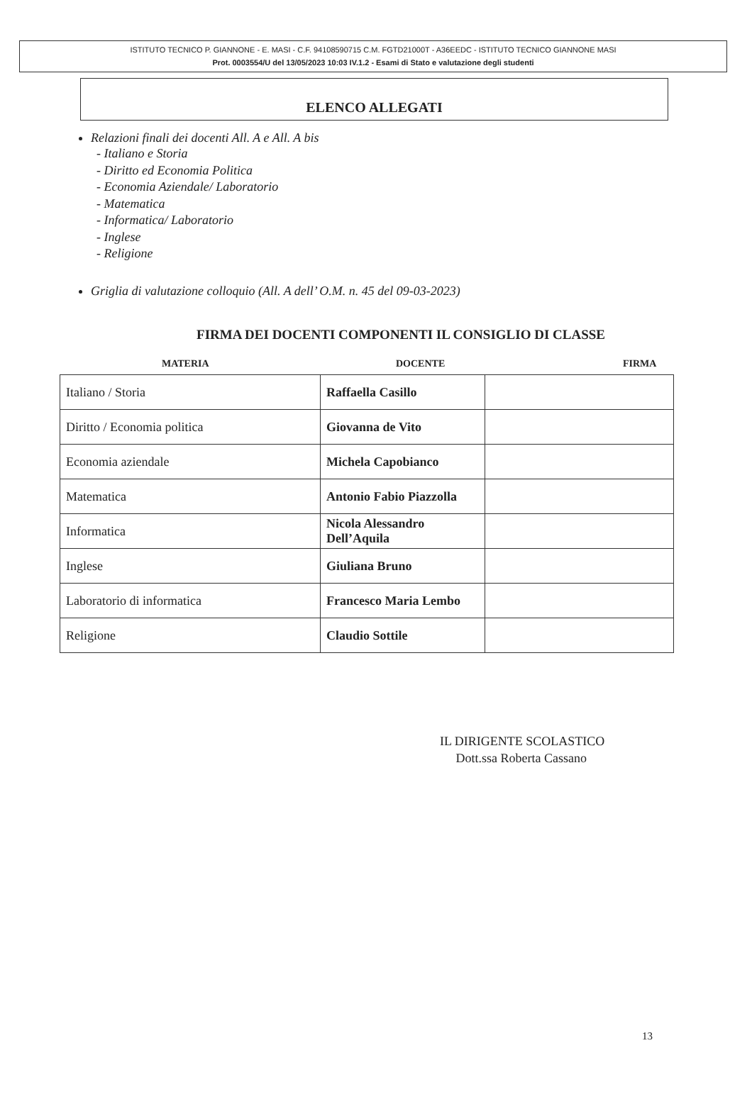ISTITUTO TECNICO P. GIANNONE - E. MASI - C.F. 94108590715 C.M. FGTD21000T - A36EEDC - ISTITUTO TECNICO GIANNONE MASI
Prot. 0003554/U del 13/05/2023 10:03 IV.1.2 - Esami di Stato e valutazione degli studenti
ELENCO ALLEGATI
Relazioni finali dei docenti All. A e All. A bis
- Italiano e Storia
- Diritto ed Economia Politica
- Economia Aziendale/ Laboratorio
- Matematica
- Informatica/ Laboratorio
- Inglese
- Religione
Griglia di valutazione colloquio (All. A dell’ O.M. n. 45 del 09-03-2023)
FIRMA DEI DOCENTI COMPONENTI IL CONSIGLIO DI CLASSE
MATERIA DOCENTE FIRMA
| MATERIA | | |
| --- | --- | --- |
| Italiano / Storia | Raffaella Casillo | |
| Diritto / Economia politica | Giovanna de Vito | |
| Economia aziendale | Michela Capobianco | |
| Matematica | Antonio Fabio Piazzolla | |
| Informatica | Nicola Alessandro Dell’Aquila | |
| Inglese | Giuliana Bruno | |
| Laboratorio di informatica | Francesco Maria Lembo | |
| Religione | Claudio Sottile | |
IL DIRIGENTE SCOLASTICO
Dott.ssa Roberta Cassano
13